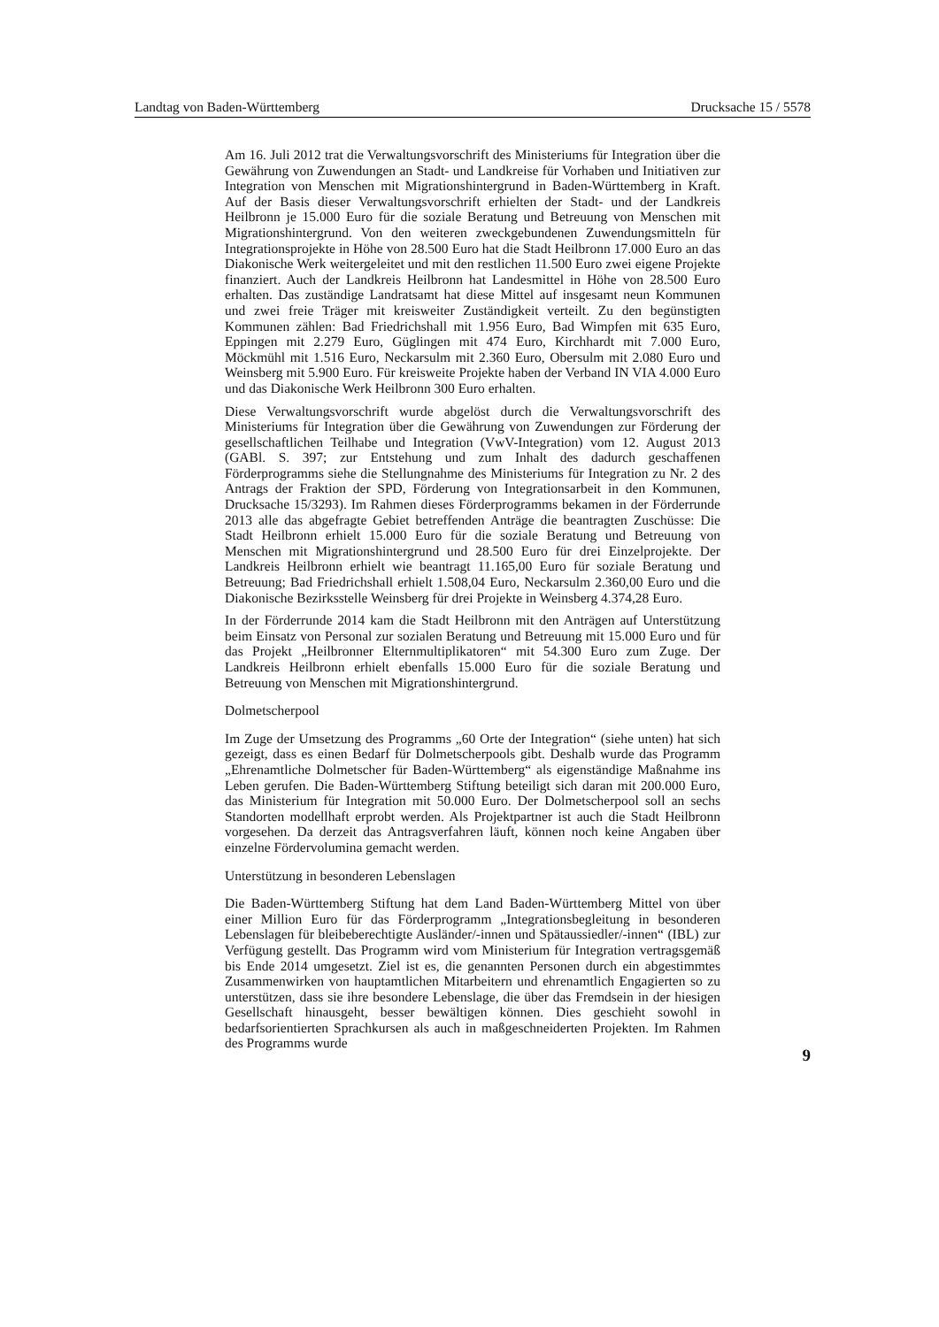Landtag von Baden-Württemberg Drucksache 15 / 5578
Am 16. Juli 2012 trat die Verwaltungsvorschrift des Ministeriums für Integration über die Gewährung von Zuwendungen an Stadt- und Landkreise für Vorhaben und Initiativen zur Integration von Menschen mit Migrationshintergrund in Baden-Württemberg in Kraft. Auf der Basis dieser Verwaltungsvorschrift erhielten der Stadt- und der Landkreis Heilbronn je 15.000 Euro für die soziale Beratung und Betreuung von Menschen mit Migrationshintergrund. Von den weiteren zweckgebundenen Zuwendungsmitteln für Integrationsprojekte in Höhe von 28.500 Euro hat die Stadt Heilbronn 17.000 Euro an das Diakonische Werk weitergeleitet und mit den restlichen 11.500 Euro zwei eigene Projekte finanziert. Auch der Landkreis Heilbronn hat Landesmittel in Höhe von 28.500 Euro erhalten. Das zuständige Landratsamt hat diese Mittel auf insgesamt neun Kommunen und zwei freie Träger mit kreisweiter Zuständigkeit verteilt. Zu den begünstigten Kommunen zählen: Bad Friedrichshall mit 1.956 Euro, Bad Wimpfen mit 635 Euro, Eppingen mit 2.279 Euro, Güglingen mit 474 Euro, Kirchhardt mit 7.000 Euro, Möckmühl mit 1.516 Euro, Neckarsulm mit 2.360 Euro, Obersulm mit 2.080 Euro und Weinsberg mit 5.900 Euro. Für kreisweite Projekte haben der Verband IN VIA 4.000 Euro und das Diakonische Werk Heilbronn 300 Euro erhalten.
Diese Verwaltungsvorschrift wurde abgelöst durch die Verwaltungsvorschrift des Ministeriums für Integration über die Gewährung von Zuwendungen zur Förderung der gesellschaftlichen Teilhabe und Integration (VwV-Integration) vom 12. August 2013 (GABl. S. 397; zur Entstehung und zum Inhalt des dadurch geschaffenen Förderprogramms siehe die Stellungnahme des Ministeriums für Integration zu Nr. 2 des Antrags der Fraktion der SPD, Förderung von Integrationsarbeit in den Kommunen, Drucksache 15/3293). Im Rahmen dieses Förderprogramms bekamen in der Förderrunde 2013 alle das abgefragte Gebiet betreffenden Anträge die beantragten Zuschüsse: Die Stadt Heilbronn erhielt 15.000 Euro für die soziale Beratung und Betreuung von Menschen mit Migrationshintergrund und 28.500 Euro für drei Einzelprojekte. Der Landkreis Heilbronn erhielt wie beantragt 11.165,00 Euro für soziale Beratung und Betreuung; Bad Friedrichshall erhielt 1.508,04 Euro, Neckarsulm 2.360,00 Euro und die Diakonische Bezirksstelle Weinsberg für drei Projekte in Weinsberg 4.374,28 Euro.
In der Förderrunde 2014 kam die Stadt Heilbronn mit den Anträgen auf Unterstützung beim Einsatz von Personal zur sozialen Beratung und Betreuung mit 15.000 Euro und für das Projekt „Heilbronner Elternmultiplikatoren“ mit 54.300 Euro zum Zuge. Der Landkreis Heilbronn erhielt ebenfalls 15.000 Euro für die soziale Beratung und Betreuung von Menschen mit Migrationshintergrund.
Dolmetscherpool
Im Zuge der Umsetzung des Programms „60 Orte der Integration“ (siehe unten) hat sich gezeigt, dass es einen Bedarf für Dolmetscherpools gibt. Deshalb wurde das Programm „Ehrenamtliche Dolmetscher für Baden-Württemberg“ als eigenständige Maßnahme ins Leben gerufen. Die Baden-Württemberg Stiftung beteiligt sich daran mit 200.000 Euro, das Ministerium für Integration mit 50.000 Euro. Der Dolmetscherpool soll an sechs Standorten modellhaft erprobt werden. Als Projektpartner ist auch die Stadt Heilbronn vorgesehen. Da derzeit das Antragsverfahren läuft, können noch keine Angaben über einzelne Fördervolumina gemacht werden.
Unterstützung in besonderen Lebenslagen
Die Baden-Württemberg Stiftung hat dem Land Baden-Württemberg Mittel von über einer Million Euro für das Förderprogramm „Integrationsbegleitung in besonderen Lebenslagen für bleibeberechtigte Ausländer/-innen und Spätaussiedler/-innen“ (IBL) zur Verfügung gestellt. Das Programm wird vom Ministerium für Integration vertragsgemäß bis Ende 2014 umgesetzt. Ziel ist es, die genannten Personen durch ein abgestimmtes Zusammenwirken von hauptamtlichen Mitarbeitern und ehrenamtlich Engagierten so zu unterstützen, dass sie ihre besondere Lebenslage, die über das Fremdsein in der hiesigen Gesellschaft hinausgeht, besser bewältigen können. Dies geschieht sowohl in bedarfsorientierten Sprachkursen als auch in maßgeschneiderten Projekten. Im Rahmen des Programms wurde
9